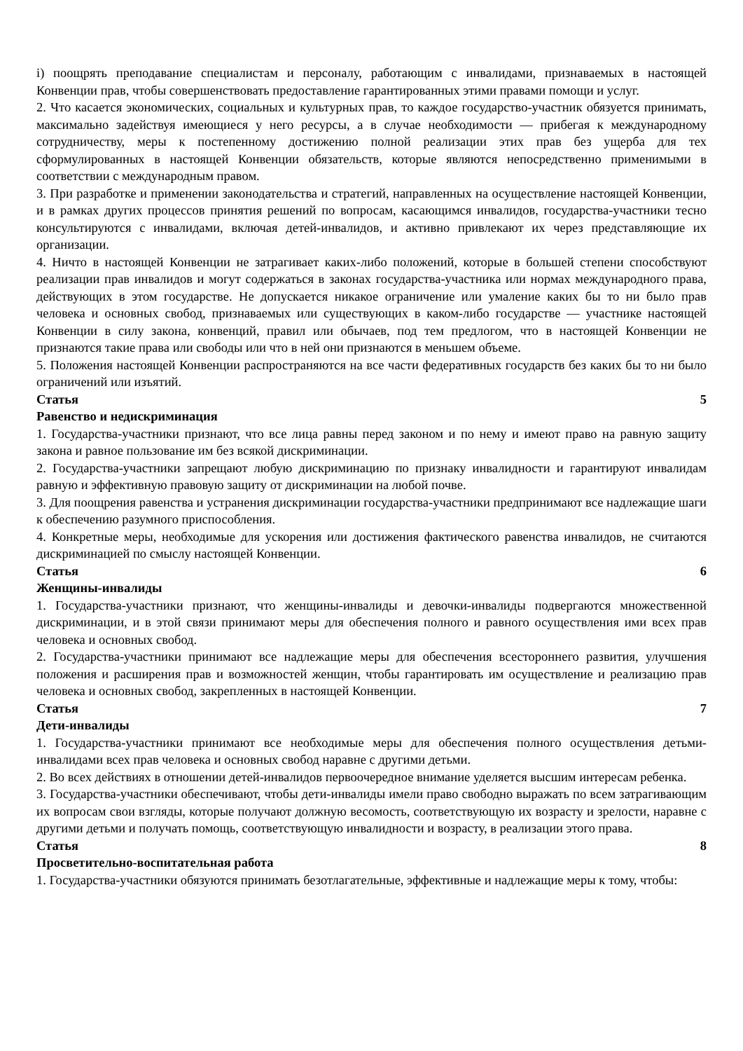i) поощрять преподавание специалистам и персоналу, работающим с инвалидами, признаваемых в настоящей Конвенции прав, чтобы совершенствовать предоставление гарантированных этими правами помощи и услуг.
2. Что касается экономических, социальных и культурных прав, то каждое государство-участник обязуется принимать, максимально задействуя имеющиеся у него ресурсы, а в случае необходимости — прибегая к международному сотрудничеству, меры к постепенному достижению полной реализации этих прав без ущерба для тех сформулированных в настоящей Конвенции обязательств, которые являются непосредственно применимыми в соответствии с международным правом.
3. При разработке и применении законодательства и стратегий, направленных на осуществление настоящей Конвенции, и в рамках других процессов принятия решений по вопросам, касающимся инвалидов, государства-участники тесно консультируются с инвалидами, включая детей-инвалидов, и активно привлекают их через представляющие их организации.
4. Ничто в настоящей Конвенции не затрагивает каких-либо положений, которые в большей степени способствуют реализации прав инвалидов и могут содержаться в законах государства-участника или нормах международного права, действующих в этом государстве. Не допускается никакое ограничение или умаление каких бы то ни было прав человека и основных свобод, признаваемых или существующих в каком-либо государстве — участнике настоящей Конвенции в силу закона, конвенций, правил или обычаев, под тем предлогом, что в настоящей Конвенции не признаются такие права или свободы или что в ней они признаются в меньшем объеме.
5. Положения настоящей Конвенции распространяются на все части федеративных государств без каких бы то ни было ограничений или изъятий.
Статья 5
Равенство и недискриминация
1. Государства-участники признают, что все лица равны перед законом и по нему и имеют право на равную защиту закона и равное пользование им без всякой дискриминации.
2. Государства-участники запрещают любую дискриминацию по признаку инвалидности и гарантируют инвалидам равную и эффективную правовую защиту от дискриминации на любой почве.
3. Для поощрения равенства и устранения дискриминации государства-участники предпринимают все надлежащие шаги к обеспечению разумного приспособления.
4. Конкретные меры, необходимые для ускорения или достижения фактического равенства инвалидов, не считаются дискриминацией по смыслу настоящей Конвенции.
Статья 6
Женщины-инвалиды
1. Государства-участники признают, что женщины-инвалиды и девочки-инвалиды подвергаются множественной дискриминации, и в этой связи принимают меры для обеспечения полного и равного осуществления ими всех прав человека и основных свобод.
2. Государства-участники принимают все надлежащие меры для обеспечения всестороннего развития, улучшения положения и расширения прав и возможностей женщин, чтобы гарантировать им осуществление и реализацию прав человека и основных свобод, закрепленных в настоящей Конвенции.
Статья 7
Дети-инвалиды
1. Государства-участники принимают все необходимые меры для обеспечения полного осуществления детьми-инвалидами всех прав человека и основных свобод наравне с другими детьми.
2. Во всех действиях в отношении детей-инвалидов первоочередное внимание уделяется высшим интересам ребенка.
3. Государства-участники обеспечивают, чтобы дети-инвалиды имели право свободно выражать по всем затрагивающим их вопросам свои взгляды, которые получают должную весомость, соответствующую их возрасту и зрелости, наравне с другими детьми и получать помощь, соответствующую инвалидности и возрасту, в реализации этого права.
Статья 8
Просветительно-воспитательная работа
1. Государства-участники обязуются принимать безотлагательные, эффективные и надлежащие меры к тому, чтобы: